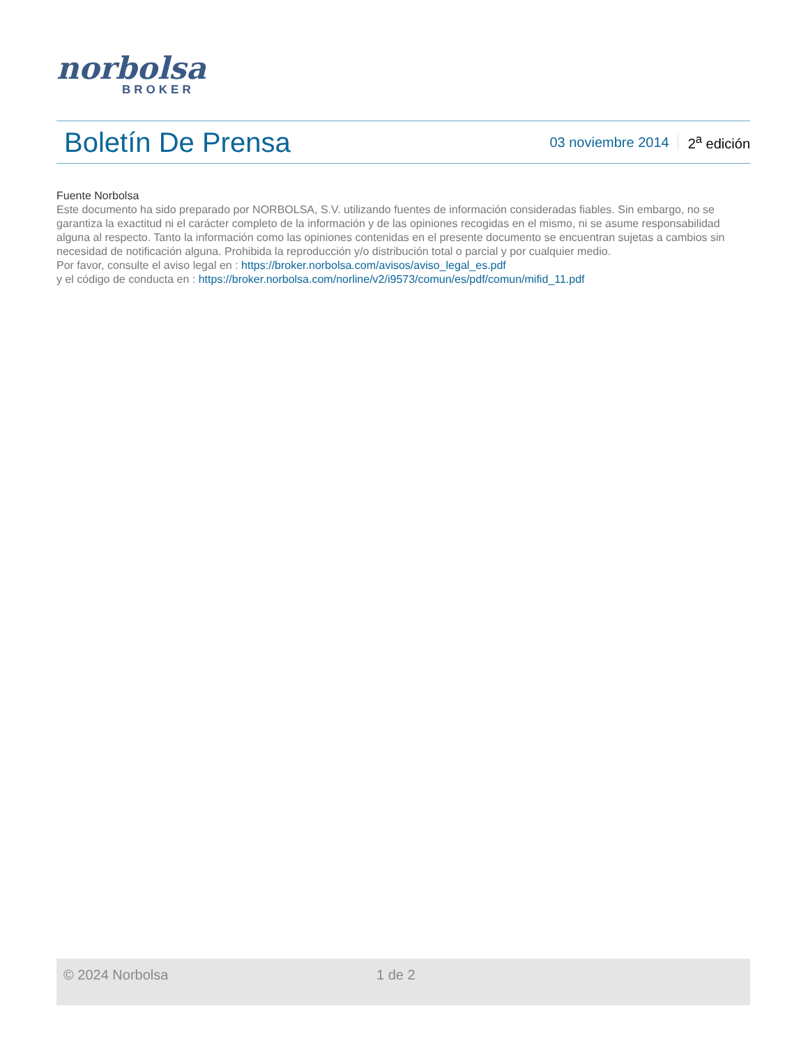norbolsa
BROKER
Boletín De Prensa
03 noviembre 2014 2<sup>a</sup> edición
Fuente Norbolsa
Este documento ha sido preparado por NORBOLSA, S.V. utilizando fuentes de información consideradas fiables. Sin embargo, no se garantiza la exactitud ni el carácter completo de la información y de las opiniones recogidas en el mismo, ni se asume responsabilidad alguna al respecto. Tanto la información como las opiniones contenidas en el presente documento se encuentran sujetas a cambios sin necesidad de notificación alguna. Prohibida la reproducción y/o distribución total o parcial y por cualquier medio.
Por favor, consulte el aviso legal en : https://broker.norbolsa.com/avisos/aviso_legal_es.pdf
y el código de conducta en : https://broker.norbolsa.com/norline/v2/i9573/comun/es/pdf/comun/mifid_11.pdf
© 2024 Norbolsa 1 de 2